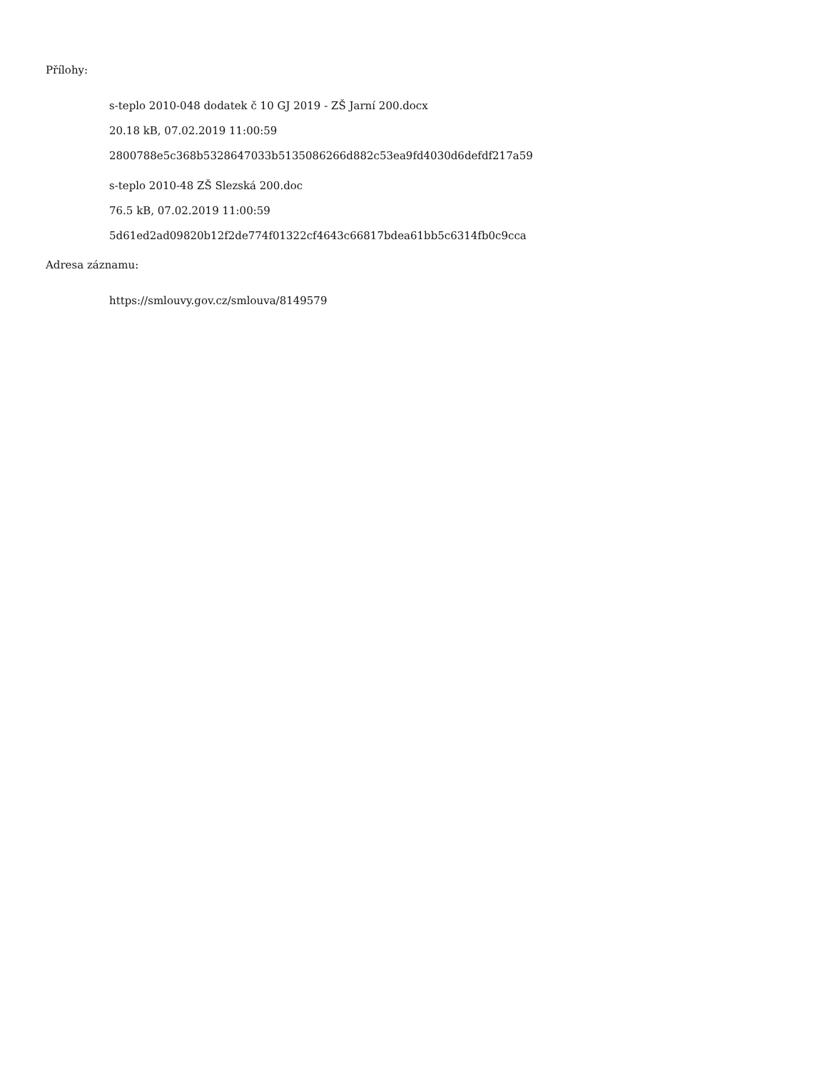Přílohy:
s-teplo 2010-048 dodatek č 10 GJ 2019 - ZŠ Jarní 200.docx
20.18 kB, 07.02.2019 11:00:59
2800788e5c368b5328647033b5135086266d882c53ea9fd4030d6defdf217a59
s-teplo 2010-48 ZŠ Slezská 200.doc
76.5 kB, 07.02.2019 11:00:59
5d61ed2ad09820b12f2de774f01322cf4643c66817bdea61bb5c6314fb0c9cca
Adresa záznamu:
https://smlouvy.gov.cz/smlouva/8149579